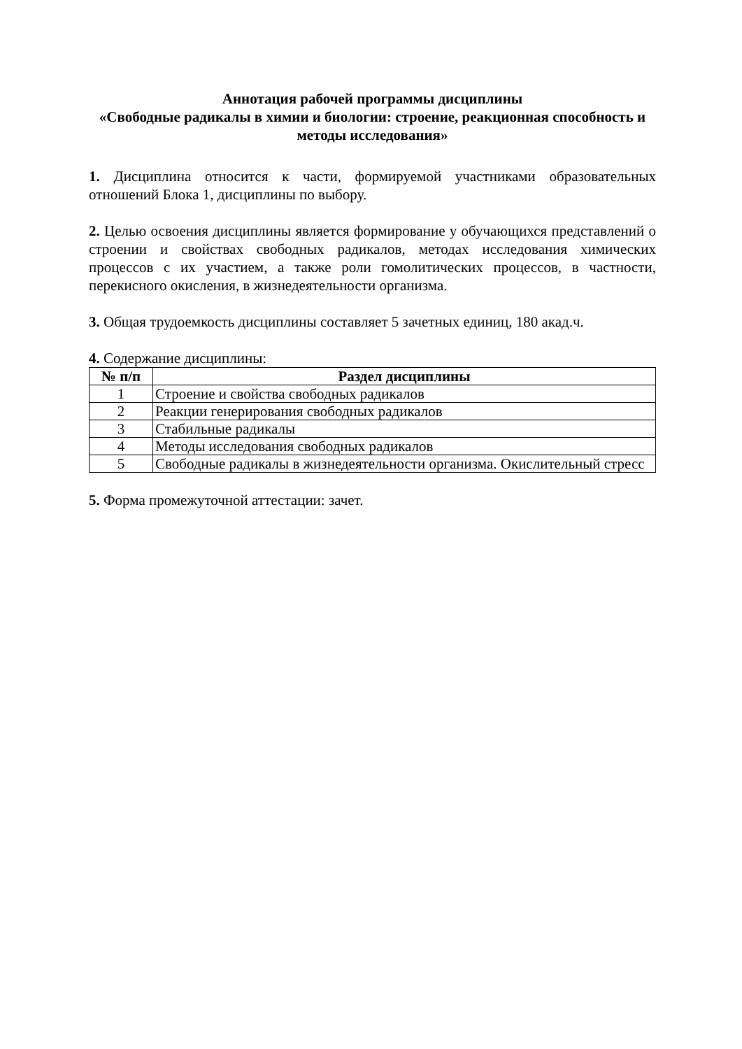Аннотация рабочей программы дисциплины
«Свободные радикалы в химии и биологии: строение, реакционная способность и методы исследования»
1. Дисциплина относится к части, формируемой участниками образовательных отношений Блока 1, дисциплины по выбору.
2. Целью освоения дисциплины является формирование у обучающихся представлений о строении и свойствах свободных радикалов, методах исследования химических процессов с их участием, а также роли гомолитических процессов, в частности, перекисного окисления, в жизнедеятельности организма.
3. Общая трудоемкость дисциплины составляет 5 зачетных единиц, 180 акад.ч.
4. Содержание дисциплины:
| № п/п | Раздел дисциплины |
| --- | --- |
| 1 | Строение и свойства свободных радикалов |
| 2 | Реакции генерирования свободных радикалов |
| 3 | Стабильные радикалы |
| 4 | Методы исследования свободных радикалов |
| 5 | Свободные радикалы в жизнедеятельности организма. Окислительный стресс |
5. Форма промежуточной аттестации: зачет.